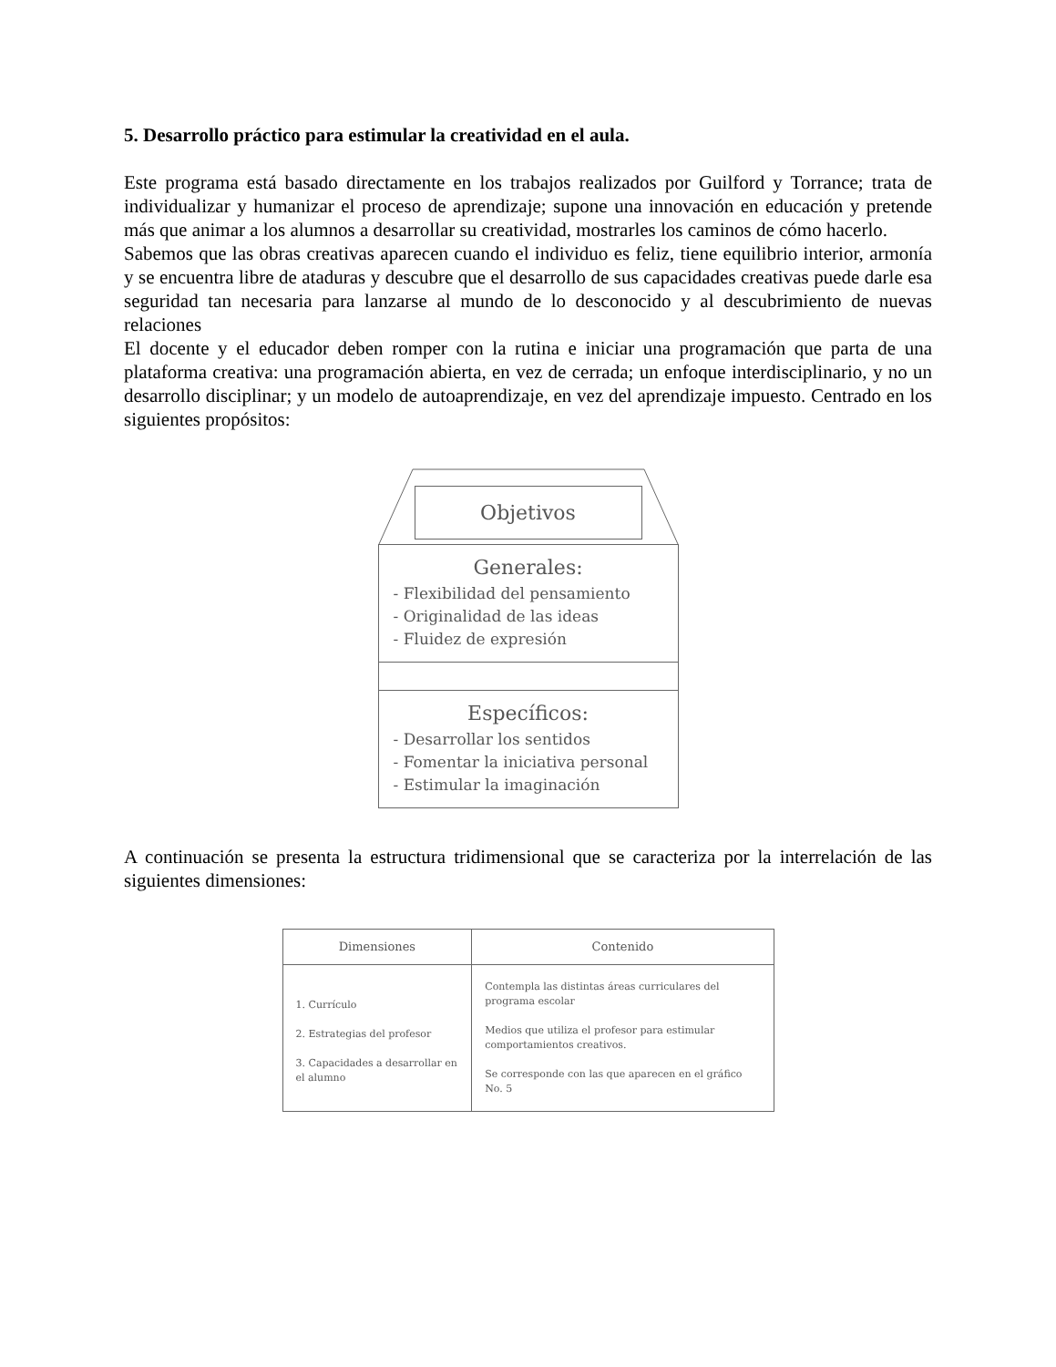5. Desarrollo práctico para estimular la creatividad en el aula.
Este programa está basado directamente en los trabajos realizados por Guilford y Torrance; trata de individualizar y humanizar el proceso de aprendizaje; supone una innovación en educación y pretende más que animar a los alumnos a desarrollar su creatividad, mostrarles los caminos de cómo hacerlo.
Sabemos que las obras creativas aparecen cuando el individuo es feliz, tiene equilibrio interior, armonía y se encuentra libre de ataduras y descubre que el desarrollo de sus capacidades creativas puede darle esa seguridad tan necesaria para lanzarse al mundo de lo desconocido y al descubrimiento de nuevas relaciones
El docente y el educador deben romper con la rutina e iniciar una programación que parta de una plataforma creativa: una programación abierta, en vez de cerrada; un enfoque interdisciplinario, y no un desarrollo disciplinar; y un modelo de autoaprendizaje, en vez del aprendizaje impuesto. Centrado en los siguientes propósitos:
Objetivos
Generales:
- Flexibilidad del pensamiento
- Originalidad de las ideas
- Fluidez de expresión
Específicos:
- Desarrollar los sentidos
- Fomentar la iniciativa personal
- Estimular la imaginación
A continuación se presenta la estructura tridimensional que se caracteriza por la interrelación de las siguientes dimensiones:
| Dimensiones | Contenido |
| --- | --- |
| 1. Currículo 2. Estrategias del profesor 3. Capacidades a desarrollar en el alumno | Contempla las distintas áreas curriculares del programa escolar Medios que utiliza el profesor para estimular comportamientos creativos. Se corresponde con las que aparecen en el gráfico No. 5 |